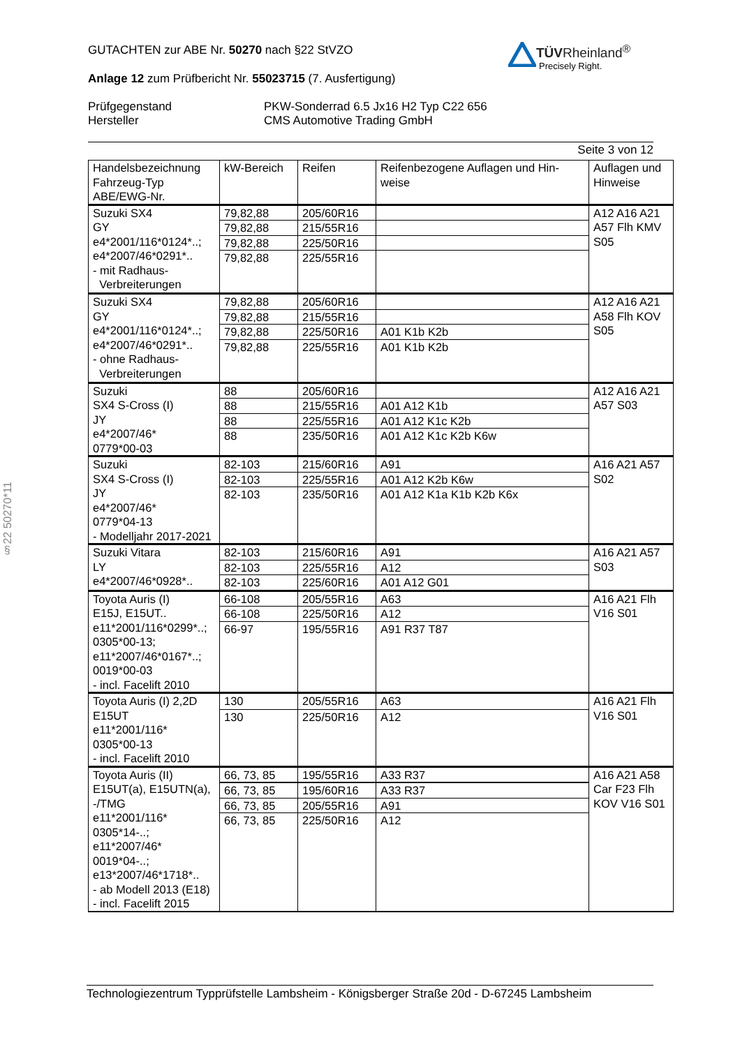GUTACHTEN zur ABE Nr. 50270 nach §22 StVZO
Anlage 12 zum Prüfbericht Nr. 55023715 (7. Ausfertigung)
Prüfgegenstand
Hersteller
PKW-Sonderrad 6.5 Jx16 H2 Typ C22 656
CMS Automotive Trading GmbH
Seite 3 von 12
TÜVRheinland<sup>®</sup>
Precisely Right.
§22 50270*11
| Handelsbezeichnung Fahrzeug-Typ ABE/EWG-Nr. | kW-Bereich | Reifen | Reifenbezogene Auflagen und Hin-weise | Auflagen und Hinweise |
| --- | --- | --- | --- | --- |
| Suzuki SX4 GY e4*2001/116*0124*..; e4*2007/46*0291*.. - mit Radhaus- Verbreiterungen | 79,82,88 | 205/60R16 | | A12 A16 A21 A57 Flh KMV S05 |
| | 79,82,88 | 215/55R16 | | |
| | 79,82,88 | 225/50R16 | | |
| | 79,82,88 | 225/55R16 | | |
| Suzuki SX4 GY e4*2001/116*0124*..; e4*2007/46*0291*.. - ohne Radhaus- Verbreiterungen | 79,82,88 | 205/60R16 | | A12 A16 A21 A58 Flh KOV S05 |
| | 79,82,88 | 215/55R16 | | |
| | 79,82,88 | 225/50R16 | A01 K1b K2b | |
| | 79,82,88 | 225/55R16 | A01 K1b K2b | |
| Suzuki SX4 S-Cross (I) JY e4*2007/46* 0779*00-03 | 88 | 205/60R16 | | A12 A16 A21 A57 S03 |
| | 88 | 215/55R16 | A01 A12 K1b | |
| | 88 | 225/55R16 | A01 A12 K1c K2b | |
| | 88 | 235/50R16 | A01 A12 K1c K2b K6w | |
| Suzuki SX4 S-Cross (I) JY e4*2007/46* 0779*04-13 - Modelljahr 2017-2021 | 82-103 | 215/60R16 | A91 | A16 A21 A57 S02 |
| | 82-103 | 225/55R16 | A01 A12 K2b K6w | |
| | 82-103 | 235/50R16 | A01 A12 K1a K1b K2b K6x | |
| Suzuki Vitara LY e4*2007/46*0928*.. | 82-103 | 215/60R16 | A91 | A16 A21 A57 S03 |
| | 82-103 | 225/55R16 | A12 | |
| | 82-103 | 225/60R16 | A01 A12 G01 | |
| Toyota Auris (I) E15J, E15UT.. e11*2001/116*0299*..; 0305*00-13; e11*2007/46*0167*..; 0019*00-03 - incl. Facelift 2010 | 66-108 | 205/55R16 | A63 | A16 A21 Flh V16 S01 |
| | 66-108 | 225/50R16 | A12 | |
| | 66-97 | 195/55R16 | A91 R37 T87 | |
| Toyota Auris (I) 2,2D E15UT e11*2001/116* 0305*00-13 - incl. Facelift 2010 | 130 | 205/55R16 | A63 | A16 A21 Flh V16 S01 |
| | 130 | 225/50R16 | A12 | |
| Toyota Auris (II) E15UT(a), E15UTN(a), -/TMG e11*2001/116* 0305*14-..; e11*2007/46* 0019*04-..; e13*2007/46*1718*.. - ab Modell 2013 (E18) - incl. Facelift 2015 | 66, 73, 85 | 195/55R16 | A33 R37 | A16 A21 A58 Car F23 Flh KOV V16 S01 |
| | 66, 73, 85 | 195/60R16 | A33 R37 | |
| | 66, 73, 85 | 205/55R16 | A91 | |
| | 66, 73, 85 | 225/50R16 | A12 | |
Technologiezentrum Typprüfstelle Lambsheim - Königsberger Straße 20d - D-67245 Lambsheim